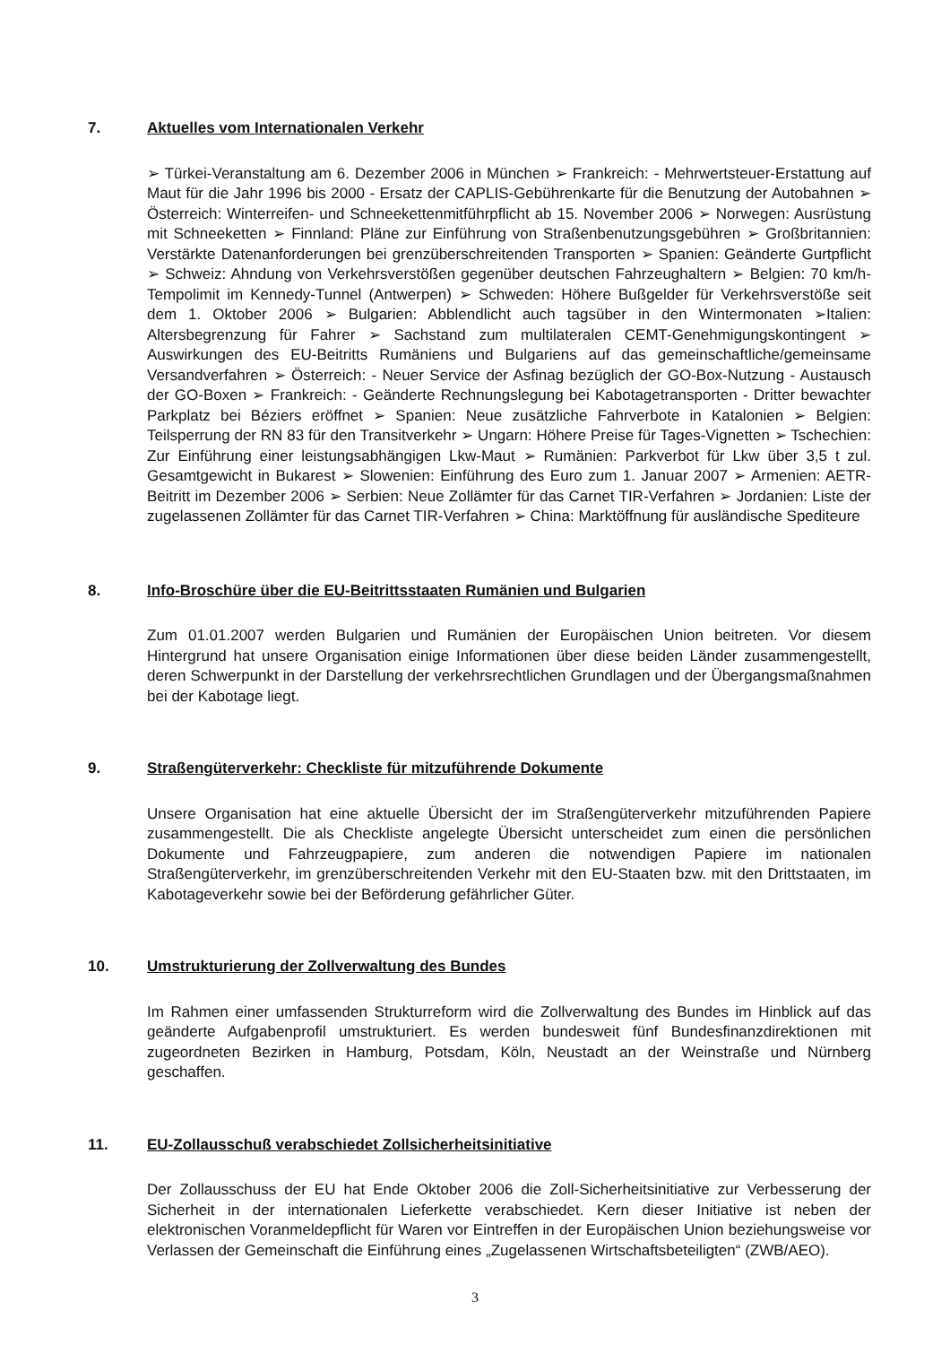7. Aktuelles vom Internationalen Verkehr
➢ Türkei-Veranstaltung am 6. Dezember 2006 in München ➢ Frankreich: - Mehrwertsteuer-Erstattung auf Maut für die Jahr 1996 bis 2000 - Ersatz der CAPLIS-Gebührenkarte für die Benutzung der Autobahnen ➢ Österreich: Winterreifen- und Schneekettenmitführpflicht ab 15. November 2006 ➢ Norwegen: Ausrüstung mit Schneeketten ➢ Finnland: Pläne zur Einführung von Straßenbenutzungsgebühren ➢ Großbritannien: Verstärkte Datenanforderungen bei grenzüberschreitenden Transporten ➢ Spanien: Geänderte Gurtpflicht ➢ Schweiz: Ahndung von Verkehrsverstößen gegenüber deutschen Fahrzeughaltern ➢ Belgien: 70 km/h-Tempolimit im Kennedy-Tunnel (Antwerpen) ➢ Schweden: Höhere Bußgelder für Verkehrsverstöße seit dem 1. Oktober 2006 ➢ Bulgarien: Abblendlicht auch tagsüber in den Wintermonaten ➢Italien: Altersbegrenzung für Fahrer ➢ Sachstand zum multilateralen CEMT-Genehmigungskontingent ➢ Auswirkungen des EU-Beitritts Rumäniens und Bulgariens auf das gemeinschaftliche/gemeinsame Versandverfahren ➢ Österreich: - Neuer Service der Asfinag bezüglich der GO-Box-Nutzung - Austausch der GO-Boxen ➢ Frankreich: - Geänderte Rechnungslegung bei Kabotagetransporten - Dritter bewachter Parkplatz bei Béziers eröffnet ➢ Spanien: Neue zusätzliche Fahrverbote in Katalonien ➢ Belgien: Teilsperrung der RN 83 für den Transitverkehr ➢ Ungarn: Höhere Preise für Tages-Vignetten ➢ Tschechien: Zur Einführung einer leistungsabhängigen Lkw-Maut ➢ Rumänien: Parkverbot für Lkw über 3,5 t zul. Gesamtgewicht in Bukarest ➢ Slowenien: Einführung des Euro zum 1. Januar 2007 ➢ Armenien: AETR-Beitritt im Dezember 2006 ➢ Serbien: Neue Zollämter für das Carnet TIR-Verfahren ➢ Jordanien: Liste der zugelassenen Zollämter für das Carnet TIR-Verfahren ➢ China: Marktöffnung für ausländische Spediteure
8. Info-Broschüre über die EU-Beitrittsstaaten Rumänien und Bulgarien
Zum 01.01.2007 werden Bulgarien und Rumänien der Europäischen Union beitreten. Vor diesem Hintergrund hat unsere Organisation einige Informationen über diese beiden Länder zusammengestellt, deren Schwerpunkt in der Darstellung der verkehrsrechtlichen Grundlagen und der Übergangsmaßnahmen bei der Kabotage liegt.
9. Straßengüterverkehr: Checkliste für mitzuführende Dokumente
Unsere Organisation hat eine aktuelle Übersicht der im Straßengüterverkehr mitzuführenden Papiere zusammengestellt. Die als Checkliste angelegte Übersicht unterscheidet zum einen die persönlichen Dokumente und Fahrzeugpapiere, zum anderen die notwendigen Papiere im nationalen Straßengüterverkehr, im grenzüberschreitenden Verkehr mit den EU-Staaten bzw. mit den Drittstaaten, im Kabotageverkehr sowie bei der Beförderung gefährlicher Güter.
10. Umstrukturierung der Zollverwaltung des Bundes
Im Rahmen einer umfassenden Strukturreform wird die Zollverwaltung des Bundes im Hinblick auf das geänderte Aufgabenprofil umstrukturiert. Es werden bundesweit fünf Bundesfinanzdirektionen mit zugeordneten Bezirken in Hamburg, Potsdam, Köln, Neustadt an der Weinstraße und Nürnberg geschaffen.
11. EU-Zollausschuß verabschiedet Zollsicherheitsinitiative
Der Zollausschuss der EU hat Ende Oktober 2006 die Zoll-Sicherheitsinitiative zur Verbesserung der Sicherheit in der internationalen Lieferkette verabschiedet. Kern dieser Initiative ist neben der elektronischen Voranmeldepflicht für Waren vor Eintreffen in der Europäischen Union beziehungsweise vor Verlassen der Gemeinschaft die Einführung eines „Zugelassenen Wirtschaftsbeteiligten“ (ZWB/AEO).
3